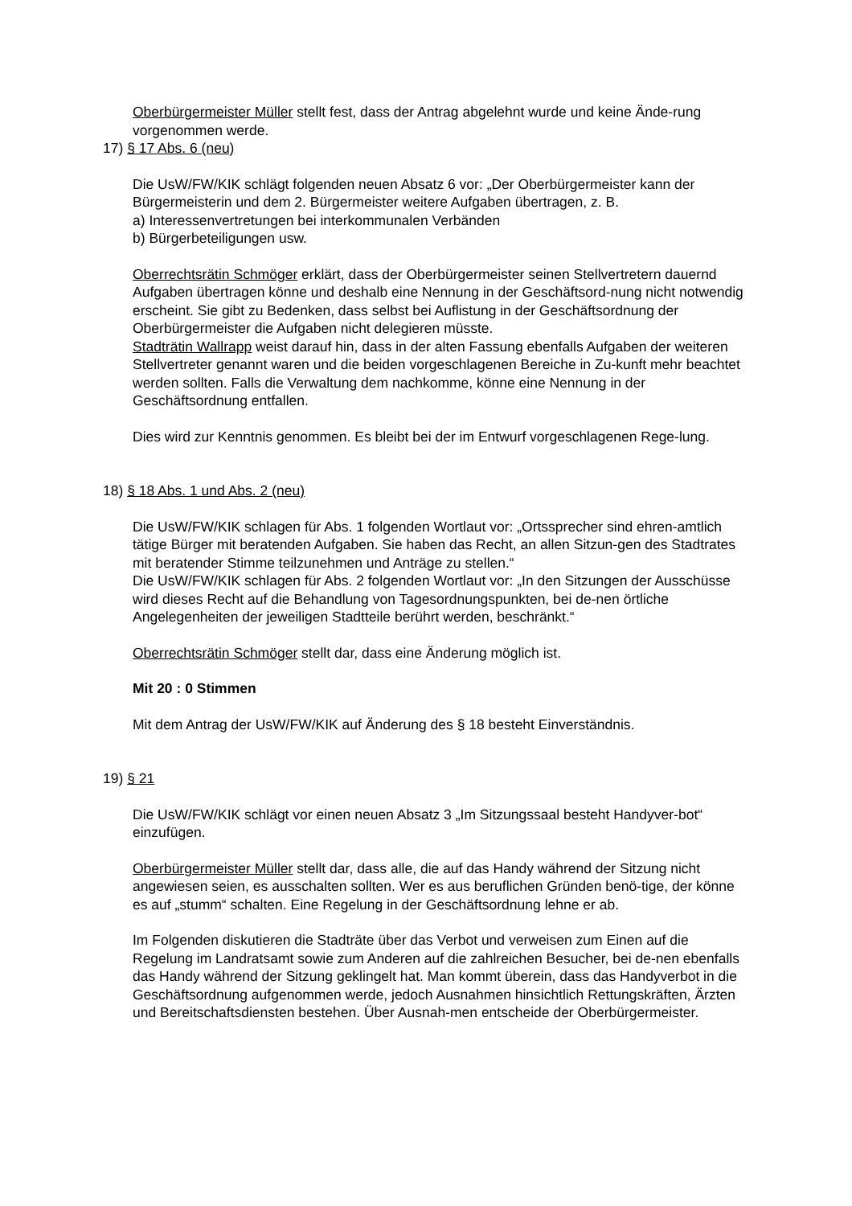Oberbürgermeister Müller stellt fest, dass der Antrag abgelehnt wurde und keine Ände-rung vorgenommen werde.
17) § 17 Abs. 6 (neu)
Die UsW/FW/KIK schlägt folgenden neuen Absatz 6 vor: „Der Oberbürgermeister kann der Bürgermeisterin und dem 2. Bürgermeister weitere Aufgaben übertragen, z. B.
a) Interessenvertretungen bei interkommunalen Verbänden
b) Bürgerbeteiligungen usw.
Oberrechtsrätin Schmöger erklärt, dass der Oberbürgermeister seinen Stellvertretern dauernd Aufgaben übertragen könne und deshalb eine Nennung in der Geschäftsord-nung nicht notwendig erscheint. Sie gibt zu Bedenken, dass selbst bei Auflistung in der Geschäftsordnung der Oberbürgermeister die Aufgaben nicht delegieren müsste.
Stadträtin Wallrapp weist darauf hin, dass in der alten Fassung ebenfalls Aufgaben der weiteren Stellvertreter genannt waren und die beiden vorgeschlagenen Bereiche in Zu-kunft mehr beachtet werden sollten. Falls die Verwaltung dem nachkomme, könne eine Nennung in der Geschäftsordnung entfallen.
Dies wird zur Kenntnis genommen. Es bleibt bei der im Entwurf vorgeschlagenen Rege-lung.
18) § 18 Abs. 1 und Abs. 2 (neu)
Die UsW/FW/KIK schlagen für Abs. 1 folgenden Wortlaut vor: „Ortssprecher sind ehren-amtlich tätige Bürger mit beratenden Aufgaben. Sie haben das Recht, an allen Sitzun-gen des Stadtrates mit beratender Stimme teilzunehmen und Anträge zu stellen.“
Die UsW/FW/KIK schlagen für Abs. 2 folgenden Wortlaut vor: „In den Sitzungen der Ausschüsse wird dieses Recht auf die Behandlung von Tagesordnungspunkten, bei de-nen örtliche Angelegenheiten der jeweiligen Stadtteile berührt werden, beschränkt.“
Oberrechtsrätin Schmöger stellt dar, dass eine Änderung möglich ist.
Mit 20 : 0 Stimmen
Mit dem Antrag der UsW/FW/KIK auf Änderung des § 18 besteht Einverständnis.
19) § 21
Die UsW/FW/KIK schlägt vor einen neuen Absatz 3 „Im Sitzungssaal besteht Handyver-bot“ einzufügen.
Oberbürgermeister Müller stellt dar, dass alle, die auf das Handy während der Sitzung nicht angewiesen seien, es ausschalten sollten. Wer es aus beruflichen Gründen benö-tige, der könne es auf „stumm“ schalten. Eine Regelung in der Geschäftsordnung lehne er ab.
Im Folgenden diskutieren die Stadträte über das Verbot und verweisen zum Einen auf die Regelung im Landratsamt sowie zum Anderen auf die zahlreichen Besucher, bei de-nen ebenfalls das Handy während der Sitzung geklingelt hat. Man kommt überein, dass das Handyverbot in die Geschäftsordnung aufgenommen werde, jedoch Ausnahmen hinsichtlich Rettungskräften, Ärzten und Bereitschaftsdiensten bestehen. Über Ausnah-men entscheide der Oberbürgermeister.